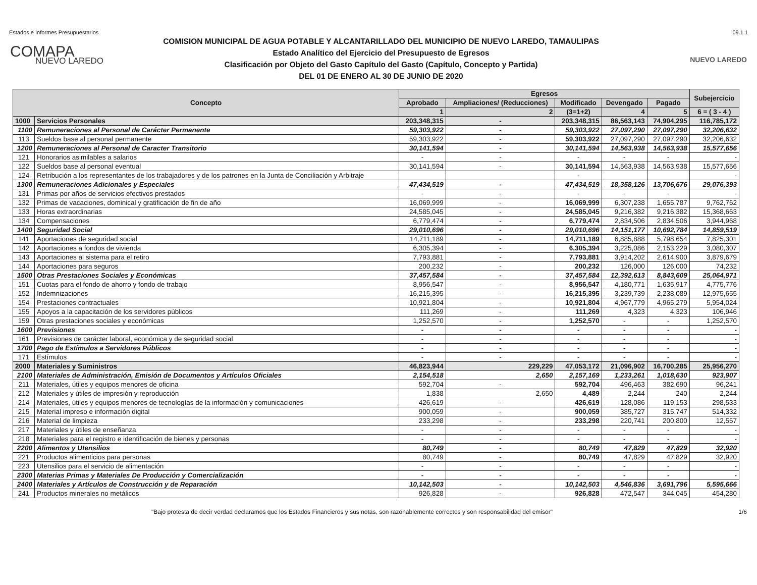Estados e Informes Presupuestarios 09.1.1
COMAPA
NUEVO LAREDO
COMISION MUNICIPAL DE AGUA POTABLE Y ALCANTARILLADO DEL MUNICIPIO DE NUEVO LAREDO, TAMAULIPAS
Estado Analítico del Ejercicio del Presupuesto de Egresos
Clasificación por Objeto del Gasto Capítulo del Gasto (Capítulo, Concepto y Partida)
DEL 01 DE ENERO AL 30 DE JUNIO DE 2020
NUEVO LAREDO
| Concepto | | Egresos | | | | | Subejercicio |
| --- | --- | --- | --- | --- | --- | --- | --- |
| | | Aprobado | Ampliaciones/ (Reducciones) | Modificado | Devengado | Pagado | |
| | | 1 | 2 | (3=1+2) | 4 | 5 | 6 = ( 3 - 4 ) |
| 1000 | Servicios Personales | 203,348,315 | - | 203,348,315 | 86,563,143 | 74,904,295 | 116,785,172 |
| 1100 | Remuneraciones al Personal de Carácter Permanente | 59,303,922 | - | 59,303,922 | 27,097,290 | 27,097,290 | 32,206,632 |
| 113 | Sueldos base al personal permanente | 59,303,922 | - | 59,303,922 | 27,097,290 | 27,097,290 | 32,206,632 |
| 1200 | Remuneraciones al Personal de Caracter Transitorio | 30,141,594 | - | 30,141,594 | 14,563,938 | 14,563,938 | 15,577,656 |
| 121 | Honorarios asimilables a salarios | - | - | - | - | - | - |
| 122 | Sueldos base al personal eventual | 30,141,594 | - | 30,141,594 | 14,563,938 | 14,563,938 | 15,577,656 |
| 124 | Retribución a los representantes de los trabajadores y de los patrones en la Junta de Conciliación y Arbitraje | | | - | | | - |
| 1300 | Remuneraciones Adicionales y Especiales | 47,434,519 | - | 47,434,519 | 18,358,126 | 13,706,676 | 29,076,393 |
| 131 | Primas por años de servicios efectivos prestados | - | - | - | - | - | - |
| 132 | Primas de vacaciones, dominical y gratificación de fin de año | 16,069,999 | - | 16,069,999 | 6,307,238 | 1,655,787 | 9,762,762 |
| 133 | Horas extraordinarias | 24,585,045 | - | 24,585,045 | 9,216,382 | 9,216,382 | 15,368,663 |
| 134 | Compensaciones | 6,779,474 | - | 6,779,474 | 2,834,506 | 2,834,506 | 3,944,968 |
| 1400 | Seguridad Social | 29,010,696 | - | 29,010,696 | 14,151,177 | 10,692,784 | 14,859,519 |
| 141 | Aportaciones de seguridad social | 14,711,189 | - | 14,711,189 | 6,885,888 | 5,798,654 | 7,825,301 |
| 142 | Aportaciones a fondos de vivienda | 6,305,394 | - | 6,305,394 | 3,225,086 | 2,153,229 | 3,080,307 |
| 143 | Aportaciones al sistema para el retiro | 7,793,881 | - | 7,793,881 | 3,914,202 | 2,614,900 | 3,879,679 |
| 144 | Aportaciones para seguros | 200,232 | - | 200,232 | 126,000 | 126,000 | 74,232 |
| 1500 | Otras Prestaciones Sociales y Económicas | 37,457,584 | - | 37,457,584 | 12,392,613 | 8,843,609 | 25,064,971 |
| 151 | Cuotas para el fondo de ahorro y fondo de trabajo | 8,956,547 | - | 8,956,547 | 4,180,771 | 1,635,917 | 4,775,776 |
| 152 | Indemnizaciones | 16,215,395 | - | 16,215,395 | 3,239,739 | 2,238,089 | 12,975,655 |
| 154 | Prestaciones contractuales | 10,921,804 | - | 10,921,804 | 4,967,779 | 4,965,279 | 5,954,024 |
| 155 | Apoyos a la capacitación de los servidores públicos | 111,269 | - | 111,269 | 4,323 | 4,323 | 106,946 |
| 159 | Otras prestaciones sociales y económicas | 1,252,570 | - | 1,252,570 | - | - | 1,252,570 |
| 1600 | Previsiones | - | - | - | - | - | - |
| 161 | Previsiones de carácter laboral, económica y de seguridad social | - | - | - | - | - | - |
| 1700 | Pago de Estímulos a Servidores Públicos | - | - | - | - | - | - |
| 171 | Estímulos | - | - | - | - | - | - |
| 2000 | Materiales y Suministros | 46,823,944 | 229,229 | 47,053,172 | 21,096,902 | 16,700,285 | 25,956,270 |
| 2100 | Materiales de Administración, Emisión de Documentos y Artículos Oficiales | 2,154,518 | 2,650 | 2,157,169 | 1,233,261 | 1,018,630 | 923,907 |
| 211 | Materiales, útiles y equipos menores de oficina | 592,704 | - | 592,704 | 496,463 | 382,690 | 96,241 |
| 212 | Materiales y útiles de impresión y reproducción | 1,838 | 2,650 | 4,489 | 2,244 | 240 | 2,244 |
| 214 | Materiales, útiles y equipos menores de tecnologías de la información y comunicaciones | 426,619 | - | 426,619 | 128,086 | 119,153 | 298,533 |
| 215 | Material impreso e información digital | 900,059 | - | 900,059 | 385,727 | 315,747 | 514,332 |
| 216 | Material de limpieza | 233,298 | - | 233,298 | 220,741 | 200,800 | 12,557 |
| 217 | Materiales y útiles de enseñanza | - | - | - | - | - | - |
| 218 | Materiales para el registro e identificación de bienes y personas | - | - | - | - | - | - |
| 2200 | Alimentos y Utensilios | 80,749 | - | 80,749 | 47,829 | 47,829 | 32,920 |
| 221 | Productos alimenticios para personas | 80,749 | - | 80,749 | 47,829 | 47,829 | 32,920 |
| 223 | Utensilios para el servicio de alimentación | - | - | - | - | - | - |
| 2300 | Materias Primas y Materiales De Producción y Comercialización | - | - | - | - | - | - |
| 2400 | Materiales y Artículos de Construcción y de Reparación | 10,142,503 | - | 10,142,503 | 4,546,836 | 3,691,796 | 5,595,666 |
| 241 | Productos minerales no metálicos | 926,828 | - | 926,828 | 472,547 | 344,045 | 454,280 |
"Bajo protesta de decir verdad declaramos que los Estados Financieros y sus notas, son razonablemente correctos y son responsabilidad del emisor" 1/6